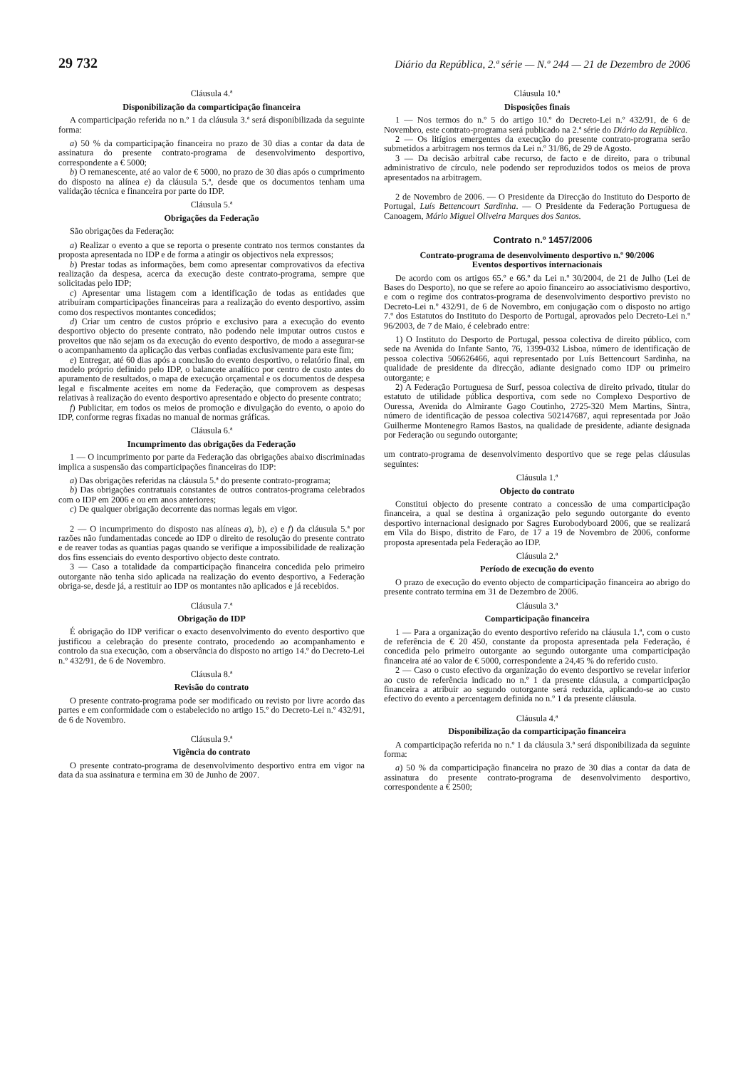29 732 Diário da República, 2.ª série — N.º 244 — 21 de Dezembro de 2006
Cláusula 4.ª
Disponibilização da comparticipação financeira
A comparticipação referida no n.º 1 da cláusula 3.ª será disponibilizada da seguinte forma:
a) 50 % da comparticipação financeira no prazo de 30 dias a contar da data de assinatura do presente contrato-programa de desenvolvimento desportivo, correspondente a € 5000;
b) O remanescente, até ao valor de € 5000, no prazo de 30 dias após o cumprimento do disposto na alínea e) da cláusula 5.ª, desde que os documentos tenham uma validação técnica e financeira por parte do IDP.
Cláusula 5.ª
Obrigações da Federação
São obrigações da Federação:
a) Realizar o evento a que se reporta o presente contrato nos termos constantes da proposta apresentada no IDP e de forma a atingir os objectivos nela expressos;
b) Prestar todas as informações, bem como apresentar comprovativos da efectiva realização da despesa, acerca da execução deste contrato-programa, sempre que solicitadas pelo IDP;
c) Apresentar uma listagem com a identificação de todas as entidades que atribuíram comparticipações financeiras para a realização do evento desportivo, assim como dos respectivos montantes concedidos;
d) Criar um centro de custos próprio e exclusivo para a execução do evento desportivo objecto do presente contrato, não podendo nele imputar outros custos e proveitos que não sejam os da execução do evento desportivo, de modo a assegurar-se o acompanhamento da aplicação das verbas confiadas exclusivamente para este fim;
e) Entregar, até 60 dias após a conclusão do evento desportivo, o relatório final, em modelo próprio definido pelo IDP, o balancete analítico por centro de custo antes do apuramento de resultados, o mapa de execução orçamental e os documentos de despesa legal e fiscalmente aceites em nome da Federação, que comprovem as despesas relativas à realização do evento desportivo apresentado e objecto do presente contrato;
f) Publicitar, em todos os meios de promoção e divulgação do evento, o apoio do IDP, conforme regras fixadas no manual de normas gráficas.
Cláusula 6.ª
Incumprimento das obrigações da Federação
1 — O incumprimento por parte da Federação das obrigações abaixo discriminadas implica a suspensão das comparticipações financeiras do IDP:
a) Das obrigações referidas na cláusula 5.ª do presente contrato-programa;
b) Das obrigações contratuais constantes de outros contratos-programa celebrados com o IDP em 2006 e ou em anos anteriores;
c) De qualquer obrigação decorrente das normas legais em vigor.
2 — O incumprimento do disposto nas alíneas a), b), e) e f) da cláusula 5.ª por razões não fundamentadas concede ao IDP o direito de resolução do presente contrato e de reaver todas as quantias pagas quando se verifique a impossibilidade de realização dos fins essenciais do evento desportivo objecto deste contrato.
3 — Caso a totalidade da comparticipação financeira concedida pelo primeiro outorgante não tenha sido aplicada na realização do evento desportivo, a Federação obriga-se, desde já, a restituir ao IDP os montantes não aplicados e já recebidos.
Cláusula 7.ª
Obrigação do IDP
É obrigação do IDP verificar o exacto desenvolvimento do evento desportivo que justificou a celebração do presente contrato, procedendo ao acompanhamento e controlo da sua execução, com a observância do disposto no artigo 14.º do Decreto-Lei n.º 432/91, de 6 de Novembro.
Cláusula 8.ª
Revisão do contrato
O presente contrato-programa pode ser modificado ou revisto por livre acordo das partes e em conformidade com o estabelecido no artigo 15.º do Decreto-Lei n.º 432/91, de 6 de Novembro.
Cláusula 9.ª
Vigência do contrato
O presente contrato-programa de desenvolvimento desportivo entra em vigor na data da sua assinatura e termina em 30 de Junho de 2007.
Cláusula 10.ª
Disposições finais
1 — Nos termos do n.º 5 do artigo 10.º do Decreto-Lei n.º 432/91, de 6 de Novembro, este contrato-programa será publicado na 2.ª série do Diário da República.
2 — Os litígios emergentes da execução do presente contrato-programa serão submetidos a arbitragem nos termos da Lei n.º 31/86, de 29 de Agosto.
3 — Da decisão arbitral cabe recurso, de facto e de direito, para o tribunal administrativo de círculo, nele podendo ser reproduzidos todos os meios de prova apresentados na arbitragem.
2 de Novembro de 2006. — O Presidente da Direcção do Instituto do Desporto de Portugal, Luís Bettencourt Sardinha. — O Presidente da Federação Portuguesa de Canoagem, Mário Miguel Oliveira Marques dos Santos.
Contrato n.º 1457/2006
Contrato-programa de desenvolvimento desportivo n.º 90/2006
Eventos desportivos internacionais
De acordo com os artigos 65.º e 66.º da Lei n.º 30/2004, de 21 de Julho (Lei de Bases do Desporto), no que se refere ao apoio financeiro ao associativismo desportivo, e com o regime dos contratos-programa de desenvolvimento desportivo previsto no Decreto-Lei n.º 432/91, de 6 de Novembro, em conjugação com o disposto no artigo 7.º dos Estatutos do Instituto do Desporto de Portugal, aprovados pelo Decreto-Lei n.º 96/2003, de 7 de Maio, é celebrado entre:
1) O Instituto do Desporto de Portugal, pessoa colectiva de direito público, com sede na Avenida do Infante Santo, 76, 1399-032 Lisboa, número de identificação de pessoa colectiva 506626466, aqui representado por Luís Bettencourt Sardinha, na qualidade de presidente da direcção, adiante designado como IDP ou primeiro outorgante; e
2) A Federação Portuguesa de Surf, pessoa colectiva de direito privado, titular do estatuto de utilidade pública desportiva, com sede no Complexo Desportivo de Ouressa, Avenida do Almirante Gago Coutinho, 2725-320 Mem Martins, Sintra, número de identificação de pessoa colectiva 502147687, aqui representada por João Guilherme Montenegro Ramos Bastos, na qualidade de presidente, adiante designada por Federação ou segundo outorgante;
um contrato-programa de desenvolvimento desportivo que se rege pelas cláusulas seguintes:
Cláusula 1.ª
Objecto do contrato
Constitui objecto do presente contrato a concessão de uma comparticipação financeira, a qual se destina à organização pelo segundo outorgante do evento desportivo internacional designado por Sagres Eurobodyboard 2006, que se realizará em Vila do Bispo, distrito de Faro, de 17 a 19 de Novembro de 2006, conforme proposta apresentada pela Federação ao IDP.
Cláusula 2.ª
Período de execução do evento
O prazo de execução do evento objecto de comparticipação financeira ao abrigo do presente contrato termina em 31 de Dezembro de 2006.
Cláusula 3.ª
Comparticipação financeira
1 — Para a organização do evento desportivo referido na cláusula 1.ª, com o custo de referência de € 20 450, constante da proposta apresentada pela Federação, é concedida pelo primeiro outorgante ao segundo outorgante uma comparticipação financeira até ao valor de € 5000, correspondente a 24,45 % do referido custo.
2 — Caso o custo efectivo da organização do evento desportivo se revelar inferior ao custo de referência indicado no n.º 1 da presente cláusula, a comparticipação financeira a atribuir ao segundo outorgante será reduzida, aplicando-se ao custo efectivo do evento a percentagem definida no n.º 1 da presente cláusula.
Cláusula 4.ª
Disponibilização da comparticipação financeira
A comparticipação referida no n.º 1 da cláusula 3.ª será disponibilizada da seguinte forma:
a) 50 % da comparticipação financeira no prazo de 30 dias a contar da data de assinatura do presente contrato-programa de desenvolvimento desportivo, correspondente a € 2500;